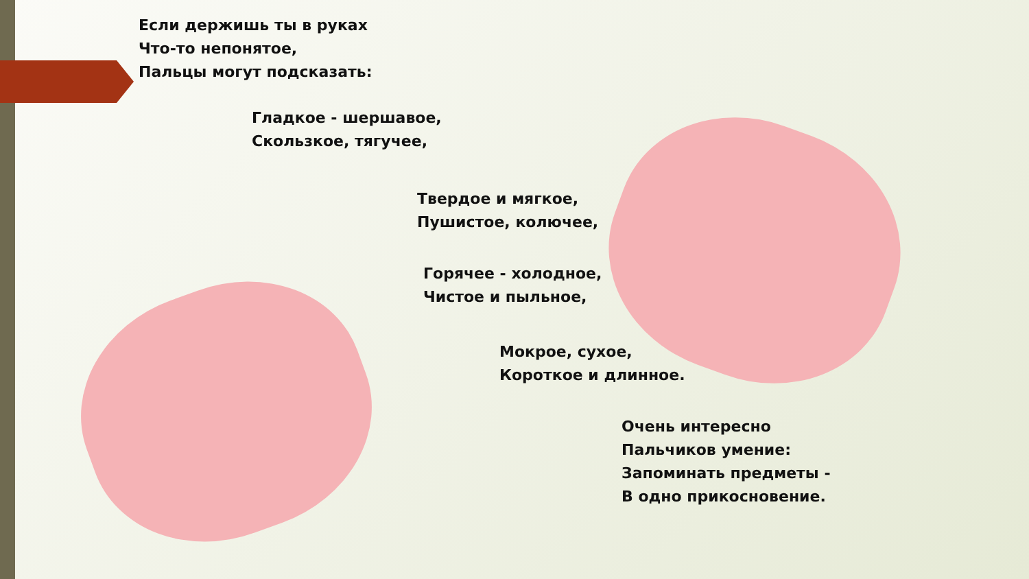Если держишь ты в руках
Что-то непонятое,
Пальцы могут подсказать:
Гладкое - шершавое,
Скользкое, тягучее,
Твердое и мягкое,
Пушистое, колючее,
Горячее - холодное,
Чистое и пыльное,
Мокрое, сухое,
Короткое и длинное.
Очень интересно
Пальчиков умение:
Запоминать предметы -
В одно прикосновение.